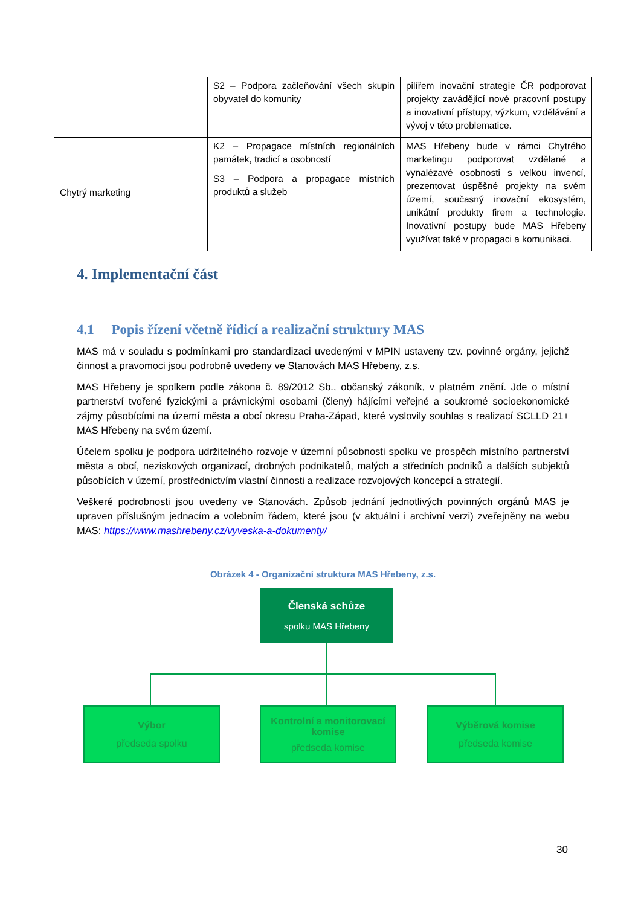| | S2 – Podpora začleňování všech skupin obyvatel do komunity | pilířem inovační strategie ČR podporovat projekty zavádějící nové pracovní postupy a inovativní přístupy, výzkum, vzdělávání a vývoj v této problematice. |
| Chytrý marketing | K2 – Propagace místních regionálních památek, tradicí a osobností S3 – Podpora a propagace místních produktů a služeb | MAS Hřebeny bude v rámci Chytrého marketingu podporovat vzdělané a vynalézavé osobnosti s velkou invencí, prezentovat úspěšné projekty na svém území, současný inovační ekosystém, unikátní produkty firem a technologie. Inovativní postupy bude MAS Hřebeny využívat také v propagaci a komunikaci. |
4. Implementační část
4.1 Popis řízení včetně řídicí a realizační struktury MAS
MAS má v souladu s podmínkami pro standardizaci uvedenými v MPIN ustaveny tzv. povinné orgány, jejichž činnost a pravomoci jsou podrobně uvedeny ve Stanovách MAS Hřebeny, z.s.
MAS Hřebeny je spolkem podle zákona č. 89/2012 Sb., občanský zákoník, v platném znění. Jde o místní partnerství tvořené fyzickými a právnickými osobami (členy) hájícími veřejné a soukromé socioekonomické zájmy působícími na území města a obcí okresu Praha-Západ, které vyslovily souhlas s realizací SCLLD 21+ MAS Hřebeny na svém území.
Účelem spolku je podpora udržitelného rozvoje v územní působnosti spolku ve prospěch místního partnerství města a obcí, neziskových organizací, drobných podnikatelů, malých a středních podniků a dalších subjektů působících v území, prostřednictvím vlastní činnosti a realizace rozvojových koncepcí a strategií.
Veškeré podrobnosti jsou uvedeny ve Stanovách. Způsob jednání jednotlivých povinných orgánů MAS je upraven příslušným jednacím a volebním řádem, které jsou (v aktuální i archivní verzi) zveřejněny na webu MAS: https://www.mashrebeny.cz/vyveska-a-dokumenty/
Obrázek 4 - Organizační struktura MAS Hřebeny, z.s.
Členská schůze
spolku MAS Hřebeny
Výbor
předseda spolku
Kontrolní a monitorovací komise
předseda komise
Výběrová komise
předseda komise
30